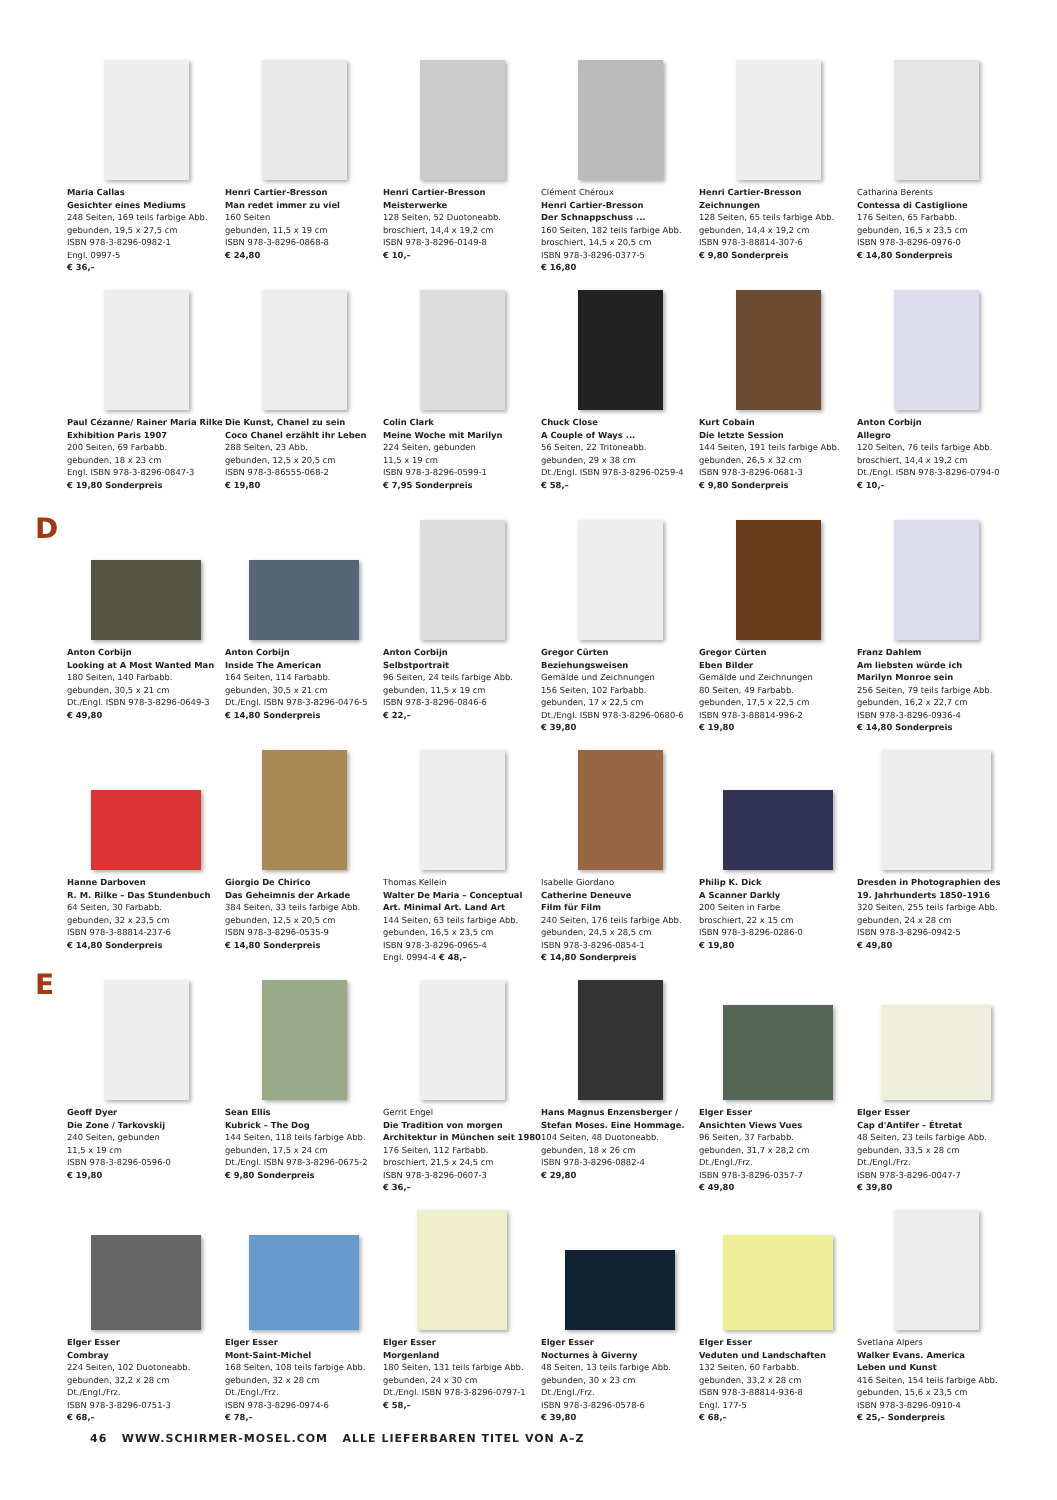Maria Callas
Gesichter eines Mediums
248 Seiten, 169 teils farbige Abb.
gebunden, 19,5 x 27,5 cm
ISBN 978-3-8296-0982-1
Engl. 0997-5
€ 36,–
Henri Cartier-Bresson
Man redet immer zu viel
160 Seiten
gebunden, 11,5 x 19 cm
ISBN 978-3-8296-0868-8
€ 24,80
Henri Cartier-Bresson
Meisterwerke
128 Seiten, 52 Duotoneabb.
broschiert, 14,4 x 19,2 cm
ISBN 978-3-8296-0149-8
€ 10,–
Clément Chéroux
Henri Cartier-Bresson
Der Schnappschuss ...
160 Seiten, 182 teils farbige Abb.
broschiert, 14,5 x 20,5 cm
ISBN 978-3-8296-0377-5
€ 16,80
Henri Cartier-Bresson
Zeichnungen
128 Seiten, 65 teils farbige Abb.
gebunden, 14,4 x 19,2 cm
ISBN 978-3-88814-307-6
€ 9,80 Sonderpreis
Catharina Berents
Contessa di Castiglione
176 Seiten, 65 Farbabb.
gebunden, 16,5 x 23,5 cm
ISBN 978-3-8296-0976-0
€ 14,80 Sonderpreis
Paul Cézanne/ Rainer Maria Rilke
Exhibition Paris 1907
200 Seiten, 69 Farbabb.
gebunden, 18 x 23 cm
Engl. ISBN 978-3-8296-0847-3
€ 19,80 Sonderpreis
Die Kunst, Chanel zu sein
Coco Chanel erzählt ihr Leben
288 Seiten, 23 Abb.
gebunden, 12,5 x 20,5 cm
ISBN 978-3-86555-068-2
€ 19,80
Colin Clark
Meine Woche mit Marilyn
224 Seiten, gebunden
11,5 x 19 cm
ISBN 978-3-8296-0599-1
€ 7,95 Sonderpreis
Chuck Close
A Couple of Ways ...
56 Seiten, 22 Tritoneabb.
gebunden, 29 x 38 cm
Dt./Engl. ISBN 978-3-8296-0259-4
€ 58,–
Kurt Cobain
Die letzte Session
144 Seiten, 191 teils farbige Abb.
gebunden, 26,5 x 32 cm
ISBN 978-3-8296-0681-3
€ 9,80 Sonderpreis
Anton Corbijn
Allegro
120 Seiten, 76 teils farbige Abb.
broschiert, 14,4 x 19,2 cm
Dt./Engl. ISBN 978-3-8296-0794-0
€ 10,–
D
Anton Corbijn
Looking at A Most Wanted Man
180 Seiten, 140 Farbabb.
gebunden, 30,5 x 21 cm
Dt./Engl. ISBN 978-3-8296-0649-3
€ 49,80
Anton Corbijn
Inside The American
164 Seiten, 114 Farbabb.
gebunden, 30,5 x 21 cm
Dt./Engl. ISBN 978-3-8296-0476-5
€ 14,80 Sonderpreis
Anton Corbijn
Selbstportrait
96 Seiten, 24 teils farbige Abb.
gebunden, 11,5 x 19 cm
ISBN 978-3-8296-0846-6
€ 22,–
Gregor Cürten
Beziehungsweisen
Gemälde und Zeichnungen
156 Seiten, 102 Farbabb.
gebunden, 17 x 22,5 cm
Dt./Engl. ISBN 978-3-8296-0680-6
€ 39,80
Gregor Cürten
Eben Bilder
Gemälde und Zeichnungen
80 Seiten, 49 Farbabb.
gebunden, 17,5 x 22,5 cm
ISBN 978-3-88814-996-2
€ 19,80
Franz Dahlem
Am liebsten würde ich
Marilyn Monroe sein
256 Seiten, 79 teils farbige Abb.
gebunden, 16,2 x 22,7 cm
ISBN 978-3-8296-0936-4
€ 14,80 Sonderpreis
Hanne Darboven
R. M. Rilke – Das Stundenbuch
64 Seiten, 30 Farbabb.
gebunden, 32 x 23,5 cm
ISBN 978-3-88814-237-6
€ 14,80 Sonderpreis
Giorgio De Chirico
Das Geheimnis der Arkade
384 Seiten, 33 teils farbige Abb.
gebunden, 12,5 x 20,5 cm
ISBN 978-3-8296-0535-9
€ 14,80 Sonderpreis
Thomas Kellein
Walter De Maria – Conceptual
Art. Minimal Art. Land Art
144 Seiten, 63 teils farbige Abb.
gebunden, 16,5 x 23,5 cm
ISBN 978-3-8296-0965-4
Engl. 0994-4 € 48,–
Isabelle Giordano
Catherine Deneuve
Film für Film
240 Seiten, 176 teils farbige Abb.
gebunden, 24,5 x 28,5 cm
ISBN 978-3-8296-0854-1
€ 14,80 Sonderpreis
Philip K. Dick
A Scanner Darkly
200 Seiten in Farbe
broschiert, 22 x 15 cm
ISBN 978-3-8296-0286-0
€ 19,80
Dresden in Photographien des
19. Jahrhunderts 1850–1916
320 Seiten, 255 teils farbige Abb.
gebunden, 24 x 28 cm
ISBN 978-3-8296-0942-5
€ 49,80
E
Geoff Dyer
Die Zone / Tarkovskij
240 Seiten, gebunden
11,5 x 19 cm
ISBN 978-3-8296-0596-0
€ 19,80
Sean Ellis
Kubrick – The Dog
144 Seiten, 118 teils farbige Abb.
gebunden, 17,5 x 24 cm
Dt./Engl. ISBN 978-3-8296-0675-2
€ 9,80 Sonderpreis
Gerrit Engel
Die Tradition von morgen
Architektur in München seit 1980
176 Seiten, 112 Farbabb.
broschiert, 21,5 x 24,5 cm
ISBN 978-3-8296-0607-3
€ 36,–
Hans Magnus Enzensberger /
Stefan Moses. Eine Hommage.
104 Seiten, 48 Duotoneabb.
gebunden, 18 x 26 cm
ISBN 978-3-8296-0882-4
€ 29,80
Elger Esser
Ansichten Views Vues
96 Seiten, 37 Farbabb.
gebunden, 31,7 x 28,2 cm
Dt./Engl./Frz.
ISBN 978-3-8296-0357-7
€ 49,80
Elger Esser
Cap d'Antifer – Étretat
48 Seiten, 23 teils farbige Abb.
gebunden, 33,5 x 28 cm
Dt./Engl./Frz.
ISBN 978-3-8296-0047-7
€ 39,80
Elger Esser
Combray
224 Seiten, 102 Duotoneabb.
gebunden, 32,2 x 28 cm
Dt./Engl./Frz.
ISBN 978-3-8296-0751-3
€ 68,–
Elger Esser
Mont-Saint-Michel
168 Seiten, 108 teils farbige Abb.
gebunden, 32 x 28 cm
Dt./Engl./Frz.
ISBN 978-3-8296-0974-6
€ 78,–
Elger Esser
Morgenland
180 Seiten, 131 teils farbige Abb.
gebunden, 24 x 30 cm
Dt./Engl. ISBN 978-3-8296-0797-1
€ 58,–
Elger Esser
Nocturnes à Giverny
48 Seiten, 13 teils farbige Abb.
gebunden, 30 x 23 cm
Dt./Engl./Frz.
ISBN 978-3-8296-0578-6
€ 39,80
Elger Esser
Veduten und Landschaften
132 Seiten, 60 Farbabb.
gebunden, 33,2 x 28 cm
ISBN 978-3-88814-936-8
Engl. 177-5
€ 68,–
Svetlana Alpers
Walker Evans. America
Leben und Kunst
416 Seiten, 154 teils farbige Abb.
gebunden, 15,6 x 23,5 cm
ISBN 978-3-8296-0910-4
€ 25,– Sonderpreis
46 WWW.SCHIRMER-MOSEL.COM ALLE LIEFERBAREN TITEL VON A–Z